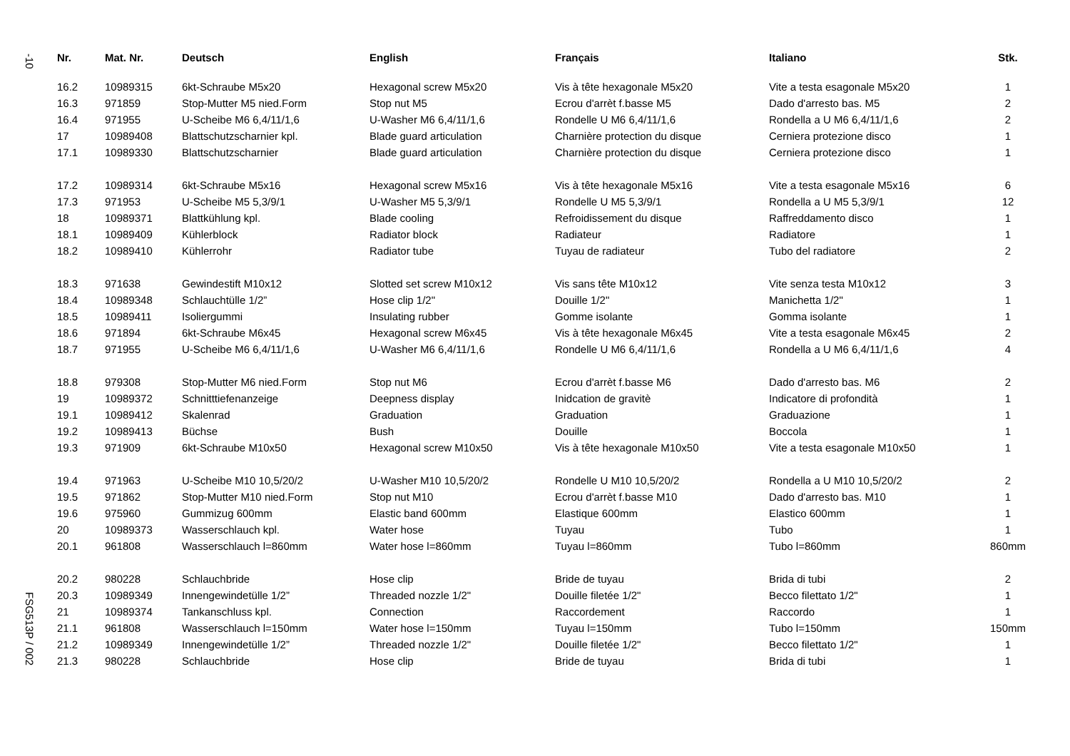-10
FSG513P / 002
| Nr. | Mat. Nr. | Deutsch | English | Français | Italiano | Stk. |
| --- | --- | --- | --- | --- | --- | --- |
| 16.2 | 10989315 | 6kt-Schraube M5x20 | Hexagonal screw M5x20 | Vis à tête hexagonale M5x20 | Vite a testa esagonale M5x20 | 1 |
| 16.3 | 971859 | Stop-Mutter M5 nied.Form | Stop nut M5 | Ecrou d'arrèt f.basse M5 | Dado d'arresto bas. M5 | 2 |
| 16.4 | 971955 | U-Scheibe M6 6,4/11/1,6 | U-Washer M6 6,4/11/1,6 | Rondelle U M6 6,4/11/1,6 | Rondella a U M6 6,4/11/1,6 | 2 |
| 17 | 10989408 | Blattschutzscharnier kpl. | Blade guard articulation | Charnière protection du disque | Cerniera protezione disco | 1 |
| 17.1 | 10989330 | Blattschutzscharnier | Blade guard articulation | Charnière protection du disque | Cerniera protezione disco | 1 |
| 17.2 | 10989314 | 6kt-Schraube M5x16 | Hexagonal screw M5x16 | Vis à tête hexagonale M5x16 | Vite a testa esagonale M5x16 | 6 |
| 17.3 | 971953 | U-Scheibe M5 5,3/9/1 | U-Washer M5 5,3/9/1 | Rondelle U M5 5,3/9/1 | Rondella a U M5 5,3/9/1 | 12 |
| 18 | 10989371 | Blattkühlung kpl. | Blade cooling | Refroidissement du disque | Raffreddamento disco | 1 |
| 18.1 | 10989409 | Kühlerblock | Radiator block | Radiateur | Radiatore | 1 |
| 18.2 | 10989410 | Kühlerrohr | Radiator tube | Tuyau de radiateur | Tubo del radiatore | 2 |
| 18.3 | 971638 | Gewindestift M10x12 | Slotted set screw M10x12 | Vis sans tête M10x12 | Vite senza testa M10x12 | 3 |
| 18.4 | 10989348 | Schlauchtülle 1/2” | Hose clip 1/2" | Douille 1/2" | Manichetta 1/2" | 1 |
| 18.5 | 10989411 | Isoliergummi | Insulating rubber | Gomme isolante | Gomma isolante | 1 |
| 18.6 | 971894 | 6kt-Schraube M6x45 | Hexagonal screw M6x45 | Vis à tête hexagonale M6x45 | Vite a testa esagonale M6x45 | 2 |
| 18.7 | 971955 | U-Scheibe M6 6,4/11/1,6 | U-Washer M6 6,4/11/1,6 | Rondelle U M6 6,4/11/1,6 | Rondella a U M6 6,4/11/1,6 | 4 |
| 18.8 | 979308 | Stop-Mutter M6 nied.Form | Stop nut M6 | Ecrou d'arrèt f.basse M6 | Dado d'arresto bas. M6 | 2 |
| 19 | 10989372 | Schnitttiefenanzeige | Deepness display | Inidcation de gravitè | Indicatore di profondità | 1 |
| 19.1 | 10989412 | Skalenrad | Graduation | Graduation | Graduazione | 1 |
| 19.2 | 10989413 | Büchse | Bush | Douille | Boccola | 1 |
| 19.3 | 971909 | 6kt-Schraube M10x50 | Hexagonal screw M10x50 | Vis à tête hexagonale M10x50 | Vite a testa esagonale M10x50 | 1 |
| 19.4 | 971963 | U-Scheibe M10 10,5/20/2 | U-Washer M10 10,5/20/2 | Rondelle U M10 10,5/20/2 | Rondella a U M10 10,5/20/2 | 2 |
| 19.5 | 971862 | Stop-Mutter M10 nied.Form | Stop nut M10 | Ecrou d'arrèt f.basse M10 | Dado d'arresto bas. M10 | 1 |
| 19.6 | 975960 | Gummizug 600mm | Elastic band 600mm | Elastique 600mm | Elastico 600mm | 1 |
| 20 | 10989373 | Wasserschlauch kpl. | Water hose | Tuyau | Tubo | 1 |
| 20.1 | 961808 | Wasserschlauch l=860mm | Water hose l=860mm | Tuyau l=860mm | Tubo l=860mm | 860mm |
| 20.2 | 980228 | Schlauchbride | Hose clip | Bride de tuyau | Brida di tubi | 2 |
| 20.3 | 10989349 | Innengewindetülle 1/2” | Threaded nozzle 1/2" | Douille filetée 1/2" | Becco filettato 1/2" | 1 |
| 21 | 10989374 | Tankanschluss kpl. | Connection | Raccordement | Raccordo | 1 |
| 21.1 | 961808 | Wasserschlauch l=150mm | Water hose l=150mm | Tuyau l=150mm | Tubo l=150mm | 150mm |
| 21.2 | 10989349 | Innengewindetülle 1/2” | Threaded nozzle 1/2" | Douille filetée 1/2" | Becco filettato 1/2" | 1 |
| 21.3 | 980228 | Schlauchbride | Hose clip | Bride de tuyau | Brida di tubi | 1 |